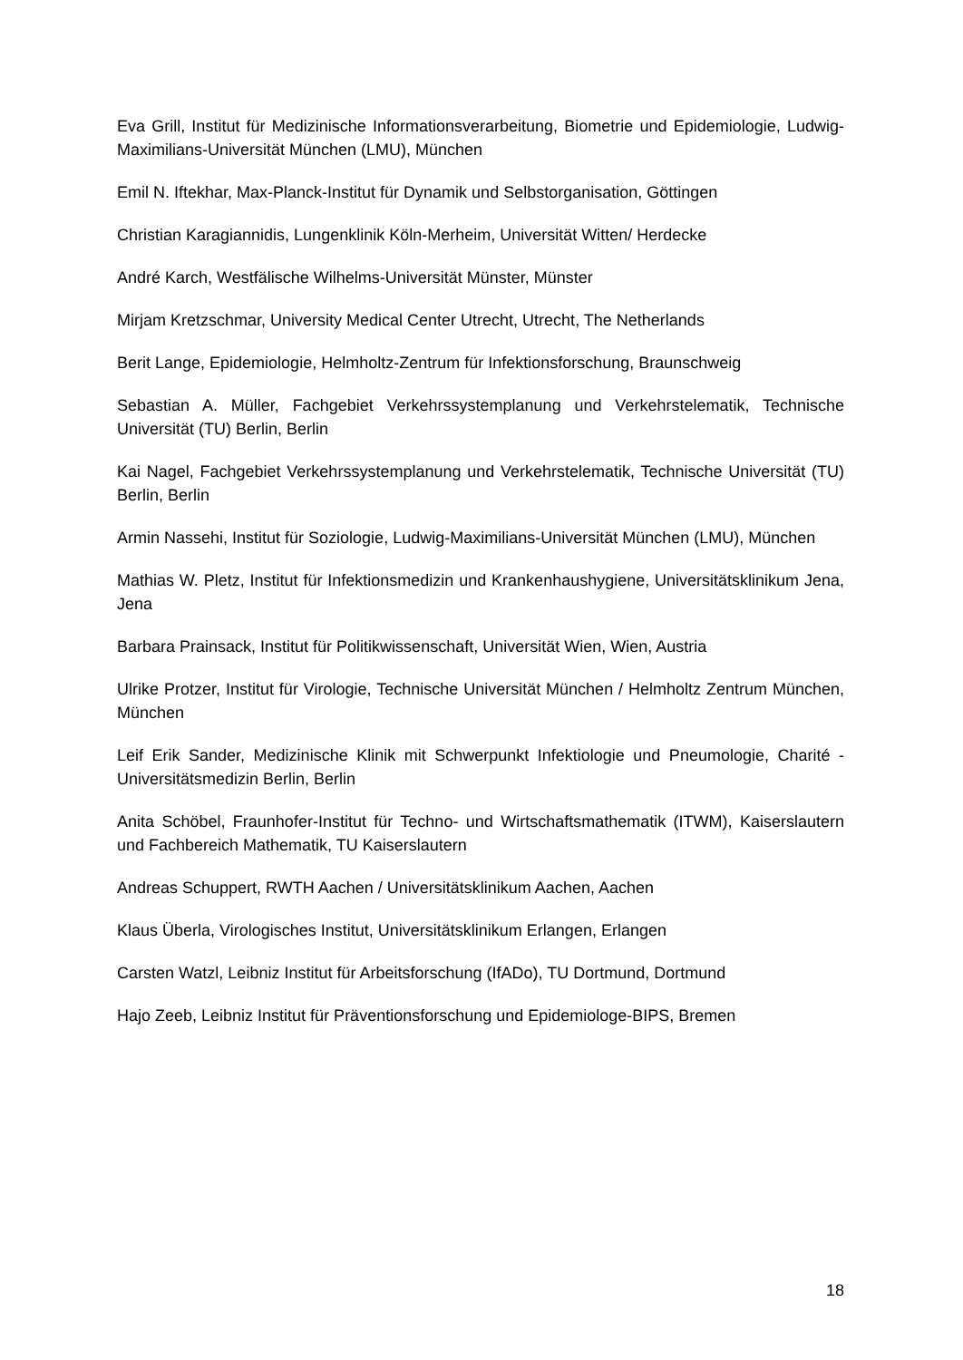Eva Grill, Institut für Medizinische Informationsverarbeitung, Biometrie und Epidemiologie, Ludwig-Maximilians-Universität München (LMU), München
Emil N. Iftekhar, Max-Planck-Institut für Dynamik und Selbstorganisation, Göttingen
Christian Karagiannidis, Lungenklinik Köln-Merheim, Universität Witten/ Herdecke
André Karch, Westfälische Wilhelms-Universität Münster, Münster
Mirjam Kretzschmar, University Medical Center Utrecht, Utrecht, The Netherlands
Berit Lange, Epidemiologie, Helmholtz-Zentrum für Infektionsforschung, Braunschweig
Sebastian A. Müller, Fachgebiet Verkehrssystemplanung und Verkehrstelematik, Technische Universität (TU) Berlin, Berlin
Kai Nagel, Fachgebiet Verkehrssystemplanung und Verkehrstelematik, Technische Universität (TU) Berlin, Berlin
Armin Nassehi, Institut für Soziologie, Ludwig-Maximilians-Universität München (LMU), München
Mathias W. Pletz, Institut für Infektionsmedizin und Krankenhaushygiene, Universitätsklinikum Jena, Jena
Barbara Prainsack, Institut für Politikwissenschaft, Universität Wien, Wien, Austria
Ulrike Protzer, Institut für Virologie, Technische Universität München / Helmholtz Zentrum München, München
Leif Erik Sander, Medizinische Klinik mit Schwerpunkt Infektiologie und Pneumologie, Charité - Universitätsmedizin Berlin, Berlin
Anita Schöbel, Fraunhofer-Institut für Techno- und Wirtschaftsmathematik (ITWM), Kaiserslautern und Fachbereich Mathematik, TU Kaiserslautern
Andreas Schuppert, RWTH Aachen / Universitätsklinikum Aachen, Aachen
Klaus Überla, Virologisches Institut, Universitätsklinikum Erlangen, Erlangen
Carsten Watzl, Leibniz Institut für Arbeitsforschung (IfADo), TU Dortmund, Dortmund
Hajo Zeeb, Leibniz Institut für Präventionsforschung und Epidemiologe-BIPS, Bremen
18